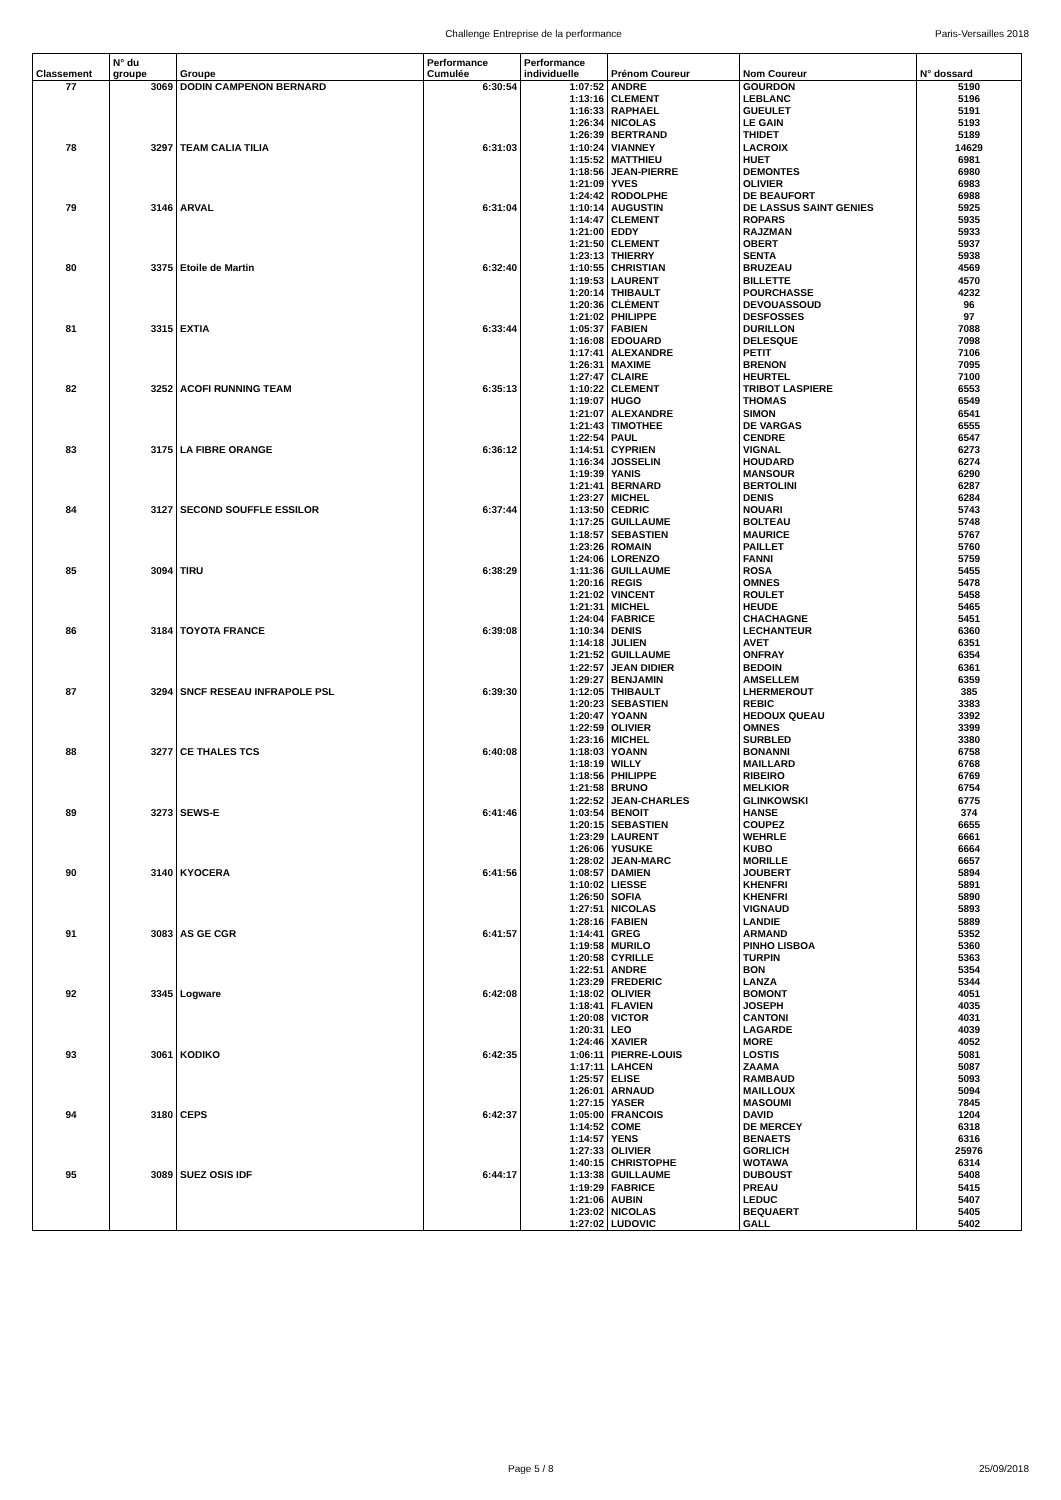Challenge Entreprise de la performance Paris-Versailles 2018
| Classement | N° du groupe | Groupe | Performance Cumulée | Performance individuelle | Prénom Coureur | Nom Coureur | N° dossard |
| --- | --- | --- | --- | --- | --- | --- | --- |
| 77 | 3069 | DODIN CAMPENON BERNARD | 6:30:54 | 1:07:52 | ANDRE | GOURDON | 5190 |
| | | | | 1:13:16 | CLEMENT | LEBLANC | 5196 |
| | | | | 1:16:33 | RAPHAEL | GUEULET | 5191 |
| | | | | 1:26:34 | NICOLAS | LE GAIN | 5193 |
| | | | | 1:26:39 | BERTRAND | THIDET | 5189 |
| 78 | 3297 | TEAM CALIA TILIA | 6:31:03 | 1:10:24 | VIANNEY | LACROIX | 14629 |
| | | | | 1:15:52 | MATTHIEU | HUET | 6981 |
| | | | | 1:18:56 | JEAN-PIERRE | DEMONTES | 6980 |
| | | | | 1:21:09 | YVES | OLIVIER | 6983 |
| | | | | 1:24:42 | RODOLPHE | DE BEAUFORT | 6988 |
| 79 | 3146 | ARVAL | 6:31:04 | 1:10:14 | AUGUSTIN | DE LASSUS SAINT GENIES | 5925 |
| | | | | 1:14:47 | CLEMENT | ROPARS | 5935 |
| | | | | 1:21:00 | EDDY | RAJZMAN | 5933 |
| | | | | 1:21:50 | CLEMENT | OBERT | 5937 |
| | | | | 1:23:13 | THIERRY | SENTA | 5938 |
| 80 | 3375 | Etoile de Martin | 6:32:40 | 1:10:55 | CHRISTIAN | BRUZEAU | 4569 |
| | | | | 1:19:53 | LAURENT | BILLETTE | 4570 |
| | | | | 1:20:14 | THIBAULT | POURCHASSE | 4232 |
| | | | | 1:20:36 | CLÉMENT | DEVOUASSOUD | 96 |
| | | | | 1:21:02 | PHILIPPE | DESFOSSES | 97 |
| 81 | 3315 | EXTIA | 6:33:44 | 1:05:37 | FABIEN | DURILLON | 7088 |
| | | | | 1:16:08 | EDOUARD | DELESQUE | 7098 |
| | | | | 1:17:41 | ALEXANDRE | PETIT | 7106 |
| | | | | 1:26:31 | MAXIME | BRENON | 7095 |
| | | | | 1:27:47 | CLAIRE | HEURTEL | 7100 |
| 82 | 3252 | ACOFI RUNNING TEAM | 6:35:13 | 1:10:22 | CLEMENT | TRIBOT LASPIERE | 6553 |
| | | | | 1:19:07 | HUGO | THOMAS | 6549 |
| | | | | 1:21:07 | ALEXANDRE | SIMON | 6541 |
| | | | | 1:21:43 | TIMOTHEE | DE VARGAS | 6555 |
| | | | | 1:22:54 | PAUL | CENDRE | 6547 |
| 83 | 3175 | LA FIBRE ORANGE | 6:36:12 | 1:14:51 | CYPRIEN | VIGNAL | 6273 |
| | | | | 1:16:34 | JOSSELIN | HOUDARD | 6274 |
| | | | | 1:19:39 | YANIS | MANSOUR | 6290 |
| | | | | 1:21:41 | BERNARD | BERTOLINI | 6287 |
| | | | | 1:23:27 | MICHEL | DENIS | 6284 |
| 84 | 3127 | SECOND SOUFFLE ESSILOR | 6:37:44 | 1:13:50 | CEDRIC | NOUARI | 5743 |
| | | | | 1:17:25 | GUILLAUME | BOLTEAU | 5748 |
| | | | | 1:18:57 | SEBASTIEN | MAURICE | 5767 |
| | | | | 1:23:26 | ROMAIN | PAILLET | 5760 |
| | | | | 1:24:06 | LORENZO | FANNI | 5759 |
| 85 | 3094 | TIRU | 6:38:29 | 1:11:36 | GUILLAUME | ROSA | 5455 |
| | | | | 1:20:16 | REGIS | OMNES | 5478 |
| | | | | 1:21:02 | VINCENT | ROULET | 5458 |
| | | | | 1:21:31 | MICHEL | HEUDE | 5465 |
| | | | | 1:24:04 | FABRICE | CHACHAGNE | 5451 |
| 86 | 3184 | TOYOTA FRANCE | 6:39:08 | 1:10:34 | DENIS | LECHANTEUR | 6360 |
| | | | | 1:14:18 | JULIEN | AVET | 6351 |
| | | | | 1:21:52 | GUILLAUME | ONFRAY | 6354 |
| | | | | 1:22:57 | JEAN DIDIER | BEDOIN | 6361 |
| | | | | 1:29:27 | BENJAMIN | AMSELLEM | 6359 |
| 87 | 3294 | SNCF RESEAU INFRAPOLE PSL | 6:39:30 | 1:12:05 | THIBAULT | LHERMEROUT | 385 |
| | | | | 1:20:23 | SEBASTIEN | REBIC | 3383 |
| | | | | 1:20:47 | YOANN | HEDOUX QUEAU | 3392 |
| | | | | 1:22:59 | OLIVIER | OMNES | 3399 |
| | | | | 1:23:16 | MICHEL | SURBLED | 3380 |
| 88 | 3277 | CE THALES TCS | 6:40:08 | 1:18:03 | YOANN | BONANNI | 6758 |
| | | | | 1:18:19 | WILLY | MAILLARD | 6768 |
| | | | | 1:18:56 | PHILIPPE | RIBEIRO | 6769 |
| | | | | 1:21:58 | BRUNO | MELKIOR | 6754 |
| | | | | 1:22:52 | JEAN-CHARLES | GLINKOWSKI | 6775 |
| 89 | 3273 | SEWS-E | 6:41:46 | 1:03:54 | BENOIT | HANSE | 374 |
| | | | | 1:20:15 | SEBASTIEN | COUPEZ | 6655 |
| | | | | 1:23:29 | LAURENT | WEHRLE | 6661 |
| | | | | 1:26:06 | YUSUKE | KUBO | 6664 |
| | | | | 1:28:02 | JEAN-MARC | MORILLE | 6657 |
| 90 | 3140 | KYOCERA | 6:41:56 | 1:08:57 | DAMIEN | JOUBERT | 5894 |
| | | | | 1:10:02 | LIESSE | KHENFRI | 5891 |
| | | | | 1:26:50 | SOFIA | KHENFRI | 5890 |
| | | | | 1:27:51 | NICOLAS | VIGNAUD | 5893 |
| | | | | 1:28:16 | FABIEN | LANDIE | 5889 |
| 91 | 3083 | AS GE CGR | 6:41:57 | 1:14:41 | GREG | ARMAND | 5352 |
| | | | | 1:19:58 | MURILO | PINHO LISBOA | 5360 |
| | | | | 1:20:58 | CYRILLE | TURPIN | 5363 |
| | | | | 1:22:51 | ANDRE | BON | 5354 |
| | | | | 1:23:29 | FREDERIC | LANZA | 5344 |
| 92 | 3345 | Logware | 6:42:08 | 1:18:02 | OLIVIER | BOMONT | 4051 |
| | | | | 1:18:41 | FLAVIEN | JOSEPH | 4035 |
| | | | | 1:20:08 | VICTOR | CANTONI | 4031 |
| | | | | 1:20:31 | LEO | LAGARDE | 4039 |
| | | | | 1:24:46 | XAVIER | MORE | 4052 |
| 93 | 3061 | KODIKO | 6:42:35 | 1:06:11 | PIERRE-LOUIS | LOSTIS | 5081 |
| | | | | 1:17:11 | LAHCEN | ZAAMA | 5087 |
| | | | | 1:25:57 | ELISE | RAMBAUD | 5093 |
| | | | | 1:26:01 | ARNAUD | MAILLOUX | 5094 |
| | | | | 1:27:15 | YASER | MASOUMI | 7845 |
| 94 | 3180 | CEPS | 6:42:37 | 1:05:00 | FRANCOIS | DAVID | 1204 |
| | | | | 1:14:52 | COME | DE MERCEY | 6318 |
| | | | | 1:14:57 | YENS | BENAETS | 6316 |
| | | | | 1:27:33 | OLIVIER | GORLICH | 25976 |
| | | | | 1:40:15 | CHRISTOPHE | WOTAWA | 6314 |
| 95 | 3089 | SUEZ OSIS IDF | 6:44:17 | 1:13:38 | GUILLAUME | DUBOUST | 5408 |
| | | | | 1:19:29 | FABRICE | PREAU | 5415 |
| | | | | 1:21:06 | AUBIN | LEDUC | 5407 |
| | | | | 1:23:02 | NICOLAS | BEQUAERT | 5405 |
| | | | | 1:27:02 | LUDOVIC | GALL | 5402 |
Page 5 / 8 25/09/2018